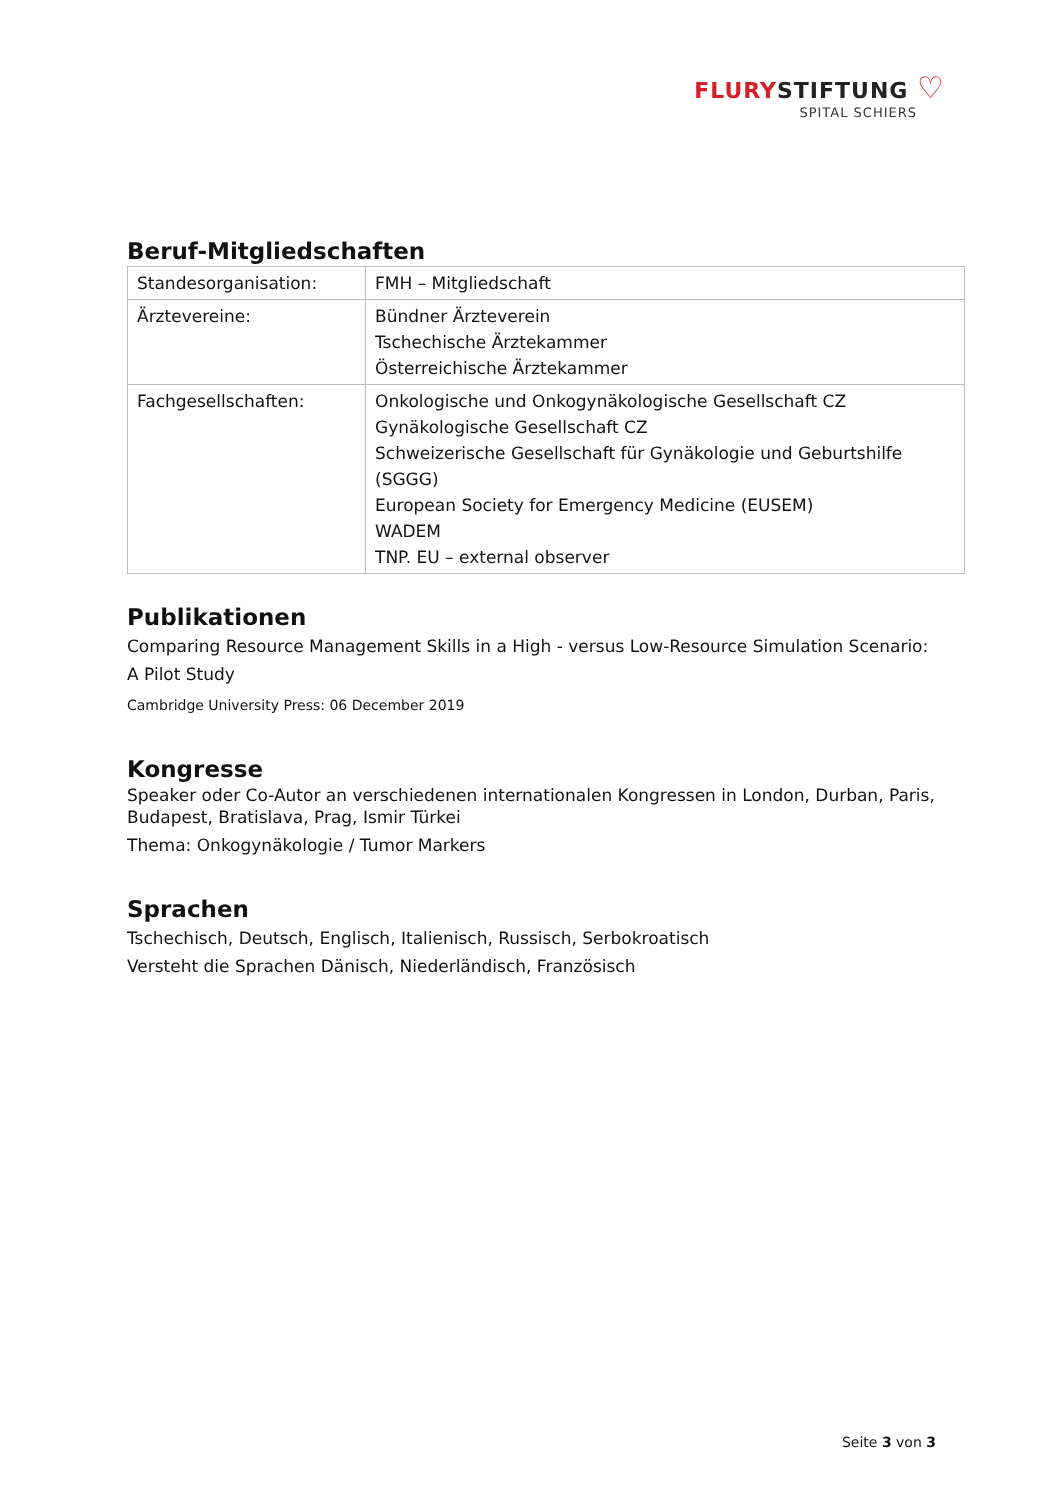FLURYSTIFTUNG ♡
SPITAL SCHIERS
Beruf-Mitgliedschaften
| Standesorganisation: | FMH – Mitgliedschaft |
| Ärztevereine: | Bündner Ärzteverein Tschechische Ärztekammer Österreichische Ärztekammer |
| Fachgesellschaften: | Onkologische und Onkogynäkologische Gesellschaft CZ Gynäkologische Gesellschaft CZ Schweizerische Gesellschaft für Gynäkologie und Geburtshilfe (SGGG) European Society for Emergency Medicine (EUSEM) WADEM TNP. EU – external observer |
Publikationen
Comparing Resource Management Skills in a High - versus Low-Resource Simulation Scenario:
A Pilot Study
Cambridge University Press: 06 December 2019
Kongresse
Speaker oder Co-Autor an verschiedenen internationalen Kongressen in London, Durban, Paris, Budapest, Bratislava, Prag, Ismir Türkei
Thema: Onkogynäkologie / Tumor Markers
Sprachen
Tschechisch, Deutsch, Englisch, Italienisch, Russisch, Serbokroatisch
Versteht die Sprachen Dänisch, Niederländisch, Französisch
Seite 3 von 3